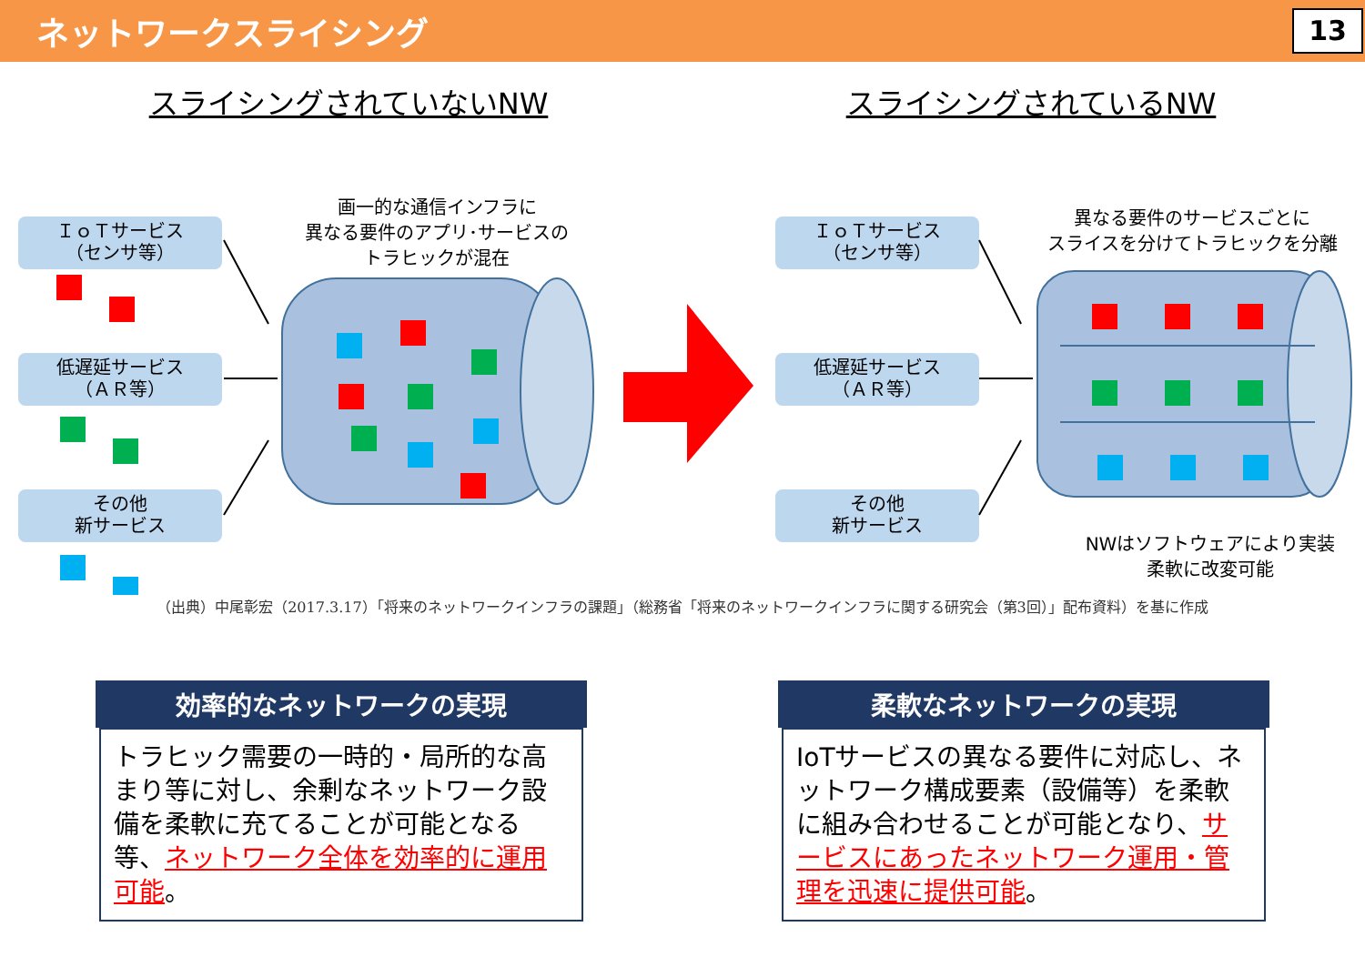ネットワークスライシング
13
スライシングされていないNW スライシングされているNW
ＩｏＴサービス
（センサ等）
低遅延サービス
（ＡＲ等）
その他
新サービス
画一的な通信インフラに
異なる要件のアプリ･サービスの
トラヒックが混在
ＩｏＴサービス
（センサ等）
低遅延サービス
（ＡＲ等）
その他
新サービス
異なる要件のサービスごとに
スライスを分けてトラヒックを分離
NWはソフトウェアにより実装
柔軟に改変可能
（出典）中尾彰宏（2017.3.17）「将来のネットワークインフラの課題」（総務省「将来のネットワークインフラに関する研究会（第3回）」配布資料）を基に作成
効率的なネットワークの実現
トラヒック需要の一時的・局所的な高まり等に対し、余剰なネットワーク設備を柔軟に充てることが可能となる等、ネットワーク全体を効率的に運用可能。
柔軟なネットワークの実現
IoTサービスの異なる要件に対応し、ネットワーク構成要素（設備等）を柔軟に組み合わせることが可能となり、サービスにあったネットワーク運用・管理を迅速に提供可能。